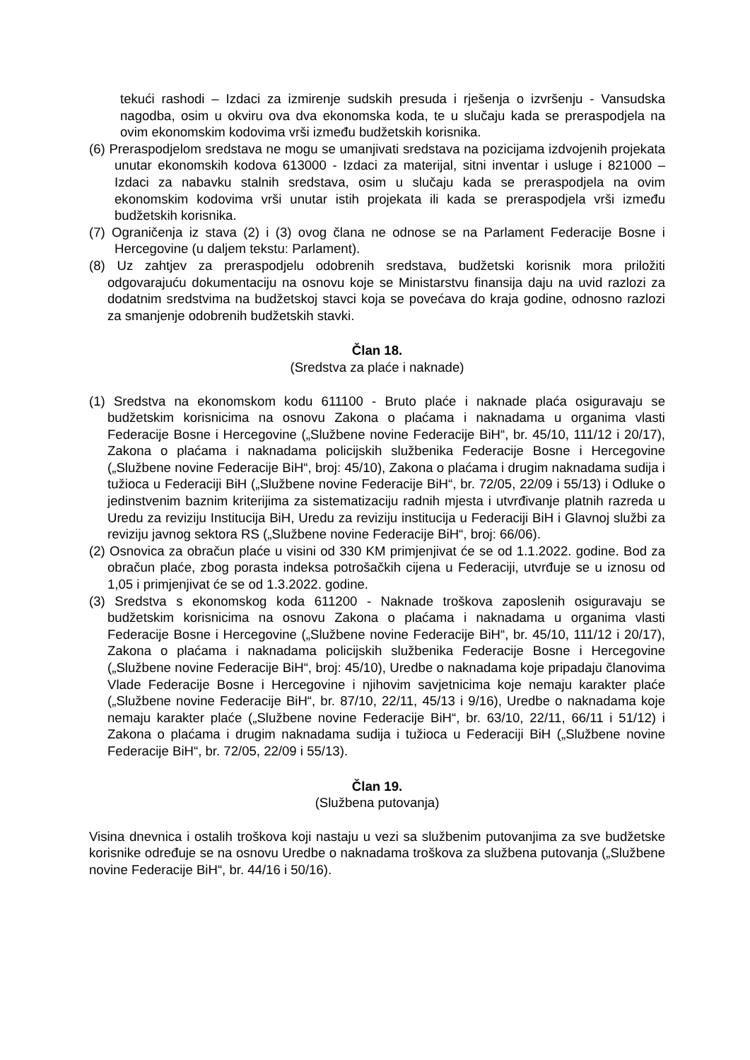tekući rashodi – Izdaci za izmirenje sudskih presuda i rješenja o izvršenju - Vansudska nagodba, osim u okviru ova dva ekonomska koda, te u slučaju kada se preraspodjela na ovim ekonomskim kodovima vrši između budžetskih korisnika.
(6) Preraspodjelom sredstava ne mogu se umanjivati sredstava na pozicijama izdvojenih projekata unutar ekonomskih kodova 613000 - Izdaci za materijal, sitni inventar i usluge i 821000 – Izdaci za nabavku stalnih sredstava, osim u slučaju kada se preraspodjela na ovim ekonomskim kodovima vrši unutar istih projekata ili kada se preraspodjela vrši između budžetskih korisnika.
(7) Ograničenja iz stava (2) i (3) ovog člana ne odnose se na Parlament Federacije Bosne i Hercegovine (u daljem tekstu: Parlament).
(8) Uz zahtjev za preraspodjelu odobrenih sredstava, budžetski korisnik mora priložiti odgovarajuću dokumentaciju na osnovu koje se Ministarstvu finansija daju na uvid razlozi za dodatnim sredstvima na budžetskoj stavci koja se povećava do kraja godine, odnosno razlozi za smanjenje odobrenih budžetskih stavki.
Član 18.
(Sredstva za plaće i naknade)
(1) Sredstva na ekonomskom kodu 611100 - Bruto plaće i naknade plaća osiguravaju se budžetskim korisnicima na osnovu Zakona o plaćama i naknadama u organima vlasti Federacije Bosne i Hercegovine („Službene novine Federacije BiH“, br. 45/10, 111/12 i 20/17), Zakona o plaćama i naknadama policijskih službenika Federacije Bosne i Hercegovine („Službene novine Federacije BiH“, broj: 45/10), Zakona o plaćama i drugim naknadama sudija i tužioca u Federaciji BiH („Službene novine Federacije BiH“, br. 72/05, 22/09 i 55/13) i Odluke o jedinstvenim baznim kriterijima za sistematizaciju radnih mjesta i utvrđivanje platnih razreda u Uredu za reviziju Institucija BiH, Uredu za reviziju institucija u Federaciji BiH i Glavnoj službi za reviziju javnog sektora RS („Službene novine Federacije BiH“, broj: 66/06).
(2) Osnovica za obračun plaće u visini od 330 KM primjenjivat će se od 1.1.2022. godine. Bod za obračun plaće, zbog porasta indeksa potrošačkih cijena u Federaciji, utvrđuje se u iznosu od 1,05 i primjenjivat će se od 1.3.2022. godine.
(3) Sredstva s ekonomskog koda 611200 - Naknade troškova zaposlenih osiguravaju se budžetskim korisnicima na osnovu Zakona o plaćama i naknadama u organima vlasti Federacije Bosne i Hercegovine („Službene novine Federacije BiH“, br. 45/10, 111/12 i 20/17), Zakona o plaćama i naknadama policijskih službenika Federacije Bosne i Hercegovine („Službene novine Federacije BiH“, broj: 45/10), Uredbe o naknadama koje pripadaju članovima Vlade Federacije Bosne i Hercegovine i njihovim savjetnicima koje nemaju karakter plaće („Službene novine Federacije BiH“, br. 87/10, 22/11, 45/13 i 9/16), Uredbe o naknadama koje nemaju karakter plaće („Službene novine Federacije BiH“, br. 63/10, 22/11, 66/11 i 51/12) i Zakona o plaćama i drugim naknadama sudija i tužioca u Federaciji BiH („Službene novine Federacije BiH“, br. 72/05, 22/09 i 55/13).
Član 19.
(Službena putovanja)
Visina dnevnica i ostalih troškova koji nastaju u vezi sa službenim putovanjima za sve budžetske korisnike određuje se na osnovu Uredbe o naknadama troškova za službena putovanja („Službene novine Federacije BiH“, br. 44/16 i 50/16).